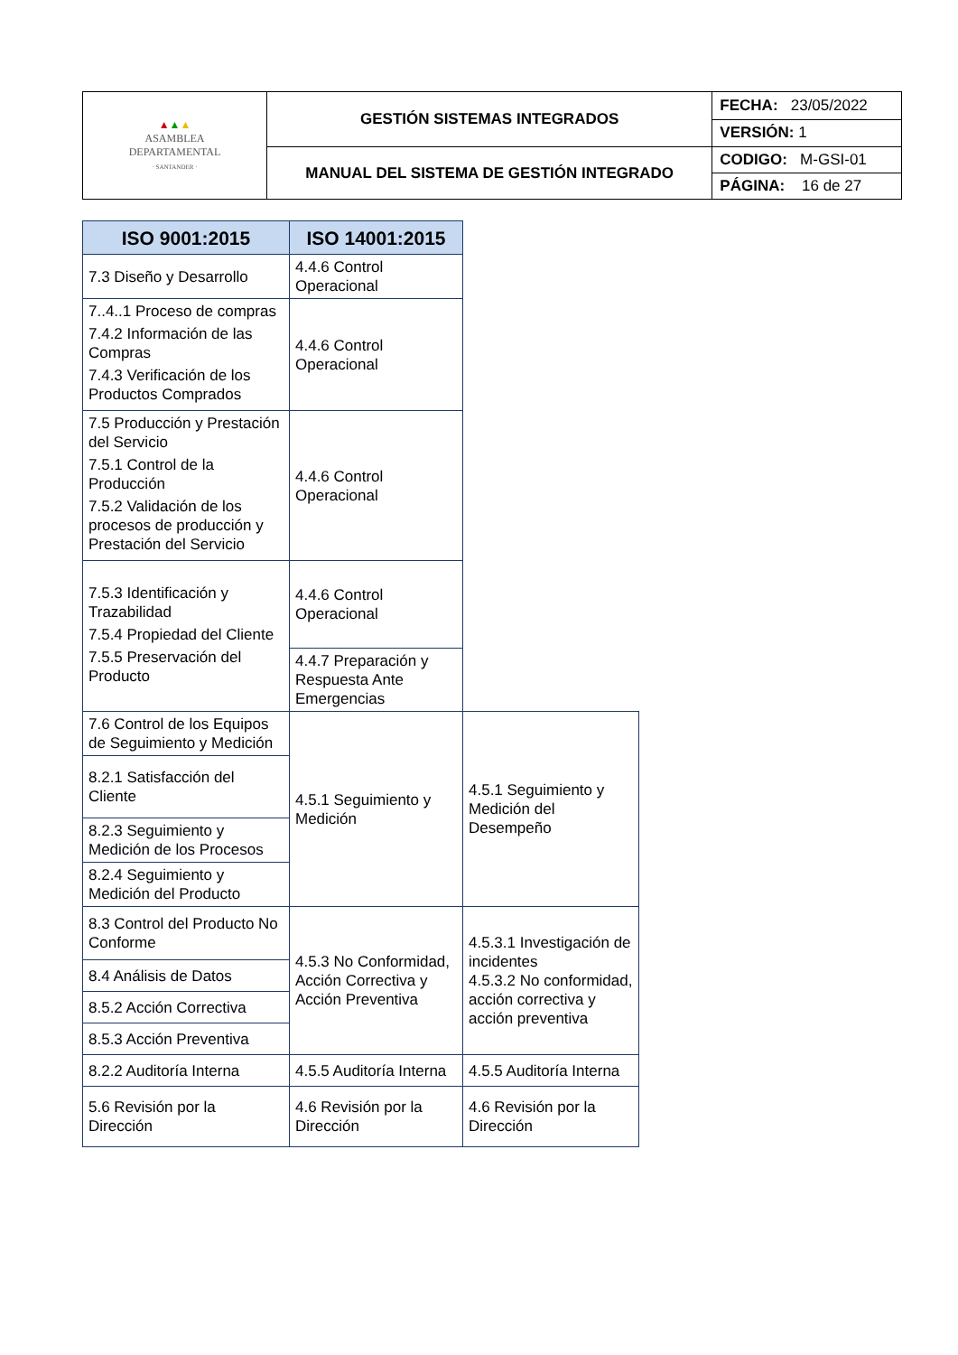| ▲ ▲ ▲ ASAMBLEA DEPARTAMENTAL · SANTANDER · | GESTIÓN SISTEMAS INTEGRADOS | FECHA: 23/05/2022 |
| | | VERSIÓN: 1 |
| | MANUAL DEL SISTEMA DE GESTIÓN INTEGRADO | CODIGO: M-GSI-01 |
| | | PÁGINA: 16 de 27 |
| ISO 9001:2015 | ISO 14001:2015 | |
| 7.3 Diseño y Desarrollo | 4.4.6 Control Operacional | |
| 7..4..1 Proceso de compras 7.4.2 Información de las Compras 7.4.3 Verificación de los Productos Comprados | 4.4.6 Control Operacional | |
| 7.5 Producción y Prestación del Servicio 7.5.1 Control de la Producción 7.5.2 Validación de los procesos de producción y Prestación del Servicio | 4.4.6 Control Operacional | |
| 7.5.3 Identificación y Trazabilidad 7.5.4 Propiedad del Cliente 7.5.5 Preservación del Producto | 4.4.6 Control Operacional | |
| | 4.4.7 Preparación y Respuesta Ante Emergencias | |
| 7.6 Control de los Equipos de Seguimiento y Medición | 4.5.1 Seguimiento y Medición | 4.5.1 Seguimiento y Medición del Desempeño |
| 8.2.1 Satisfacción del Cliente | | |
| 8.2.3 Seguimiento y Medición de los Procesos | | |
| 8.2.4 Seguimiento y Medición del Producto | | |
| 8.3 Control del Producto No Conforme | 4.5.3 No Conformidad, Acción Correctiva y Acción Preventiva | 4.5.3.1 Investigación de incidentes 4.5.3.2 No conformidad, acción correctiva y acción preventiva |
| 8.4 Análisis de Datos | | |
| 8.5.2 Acción Correctiva | | |
| 8.5.3 Acción Preventiva | | |
| 8.2.2 Auditoría Interna | 4.5.5 Auditoría Interna | 4.5.5 Auditoría Interna |
| 5.6 Revisión por la Dirección | 4.6 Revisión por la Dirección | 4.6 Revisión por la Dirección |